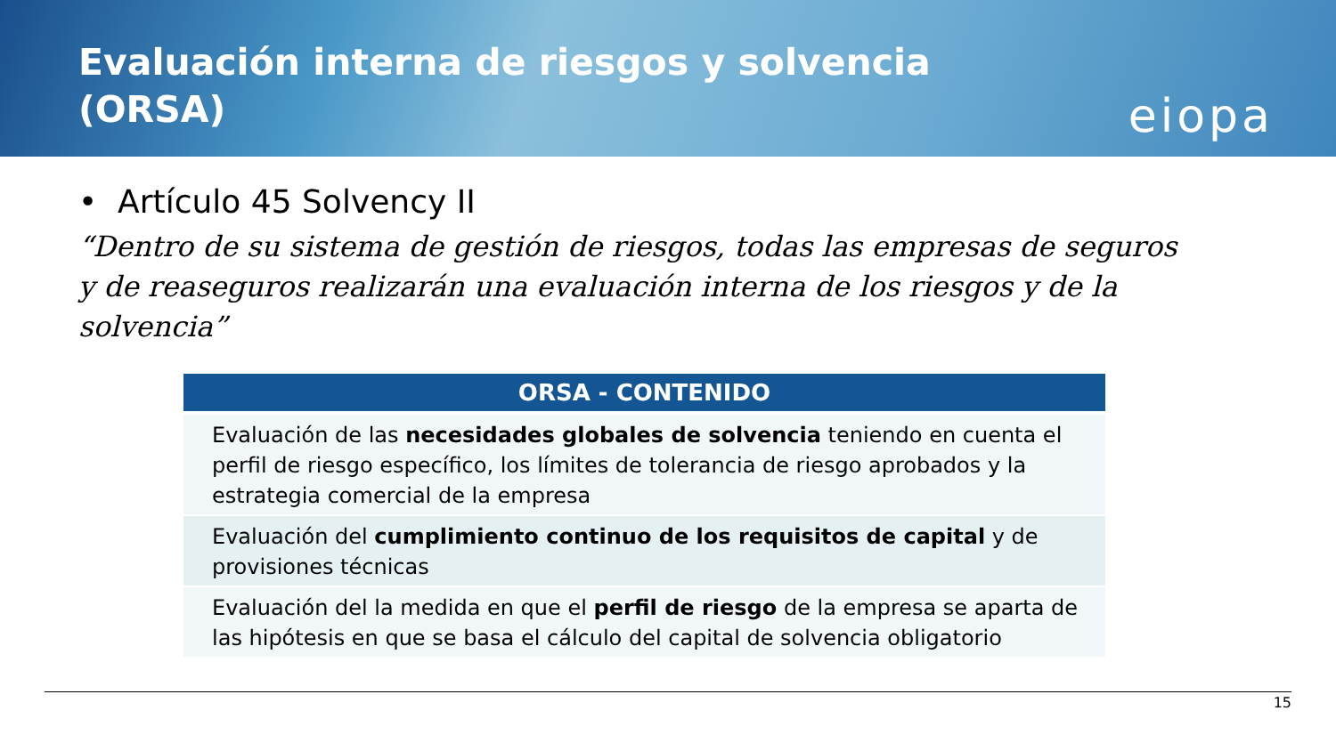Evaluación interna de riesgos y solvencia (ORSA)
eiopa
• Artículo 45 Solvency II
“Dentro de su sistema de gestión de riesgos, todas las empresas de seguros y de reaseguros realizarán una evaluación interna de los riesgos y de la solvencia”
| ORSA - CONTENIDO |
| --- |
| Evaluación de las necesidades globales de solvencia teniendo en cuenta el perfil de riesgo específico, los límites de tolerancia de riesgo aprobados y la estrategia comercial de la empresa |
| Evaluación del cumplimiento continuo de los requisitos de capital y de provisiones técnicas |
| Evaluación del la medida en que el perfil de riesgo de la empresa se aparta de las hipótesis en que se basa el cálculo del capital de solvencia obligatorio |
15